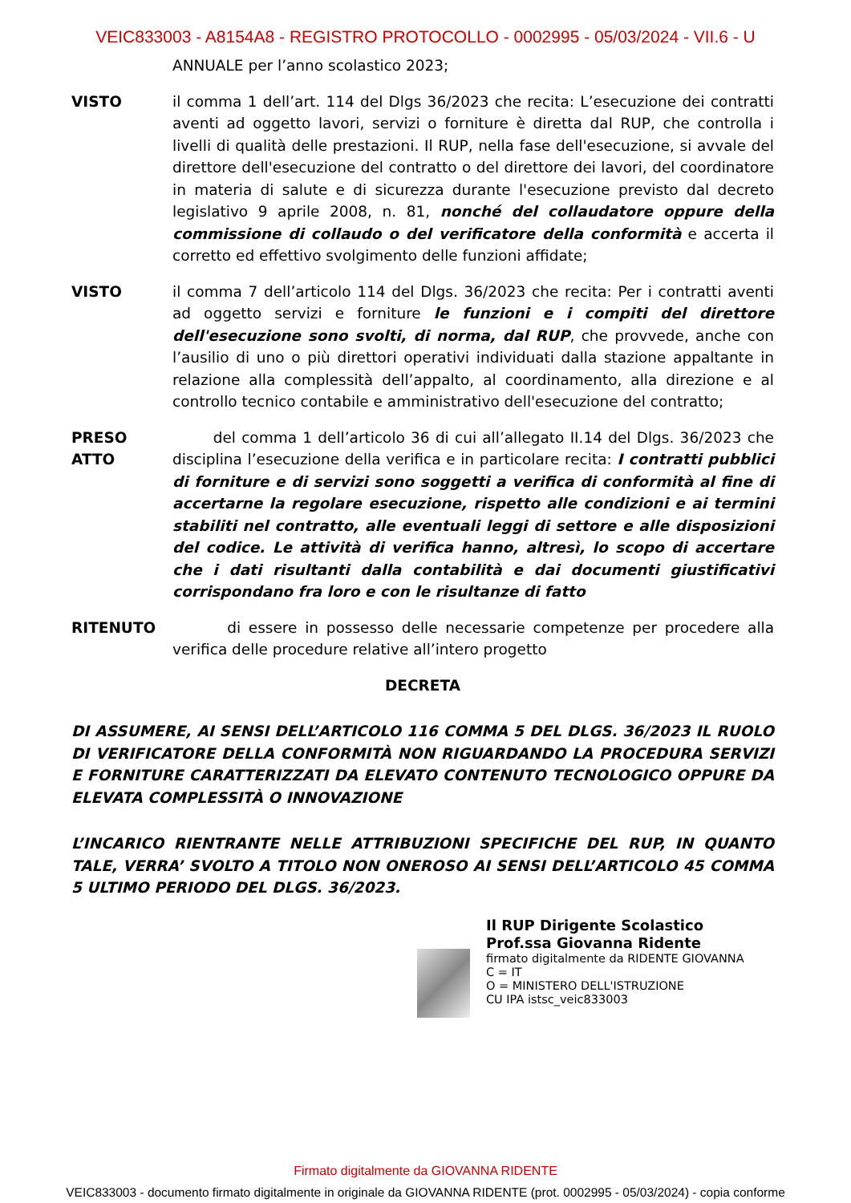VEIC833003 - A8154A8 - REGISTRO PROTOCOLLO - 0002995 - 05/03/2024 - VII.6 - U
ANNUALE per l’anno scolastico 2023;
VISTO il comma 1 dell’art. 114 del Dlgs 36/2023 che recita: L’esecuzione dei contratti aventi ad oggetto lavori, servizi o forniture è diretta dal RUP, che controlla i livelli di qualità delle prestazioni. Il RUP, nella fase dell'esecuzione, si avvale del direttore dell'esecuzione del contratto o del direttore dei lavori, del coordinatore in materia di salute e di sicurezza durante l'esecuzione previsto dal decreto legislativo 9 aprile 2008, n. 81, nonché del collaudatore oppure della commissione di collaudo o del verificatore della conformità e accerta il corretto ed effettivo svolgimento delle funzioni affidate;
VISTO il comma 7 dell’articolo 114 del Dlgs. 36/2023 che recita: Per i contratti aventi ad oggetto servizi e forniture le funzioni e i compiti del direttore dell'esecuzione sono svolti, di norma, dal RUP, che provvede, anche con l’ausilio di uno o più direttori operativi individuati dalla stazione appaltante in relazione alla complessità dell’appalto, al coordinamento, alla direzione e al controllo tecnico contabile e amministrativo dell'esecuzione del contratto;
PRESO ATTO del comma 1 dell’articolo 36 di cui all’allegato II.14 del Dlgs. 36/2023 che disciplina l’esecuzione della verifica e in particolare recita: I contratti pubblici di forniture e di servizi sono soggetti a verifica di conformità al fine di accertarne la regolare esecuzione, rispetto alle condizioni e ai termini stabiliti nel contratto, alle eventuali leggi di settore e alle disposizioni del codice. Le attività di verifica hanno, altresì, lo scopo di accertare che i dati risultanti dalla contabilità e dai documenti giustificativi corrispondano fra loro e con le risultanze di fatto
RITENUTO di essere in possesso delle necessarie competenze per procedere alla verifica delle procedure relative all’intero progetto
DECRETA
DI ASSUMERE, AI SENSI DELL’ARTICOLO 116 COMMA 5 DEL DLGS. 36/2023 IL RUOLO DI VERIFICATORE DELLA CONFORMITÀ NON RIGUARDANDO LA PROCEDURA SERVIZI E FORNITURE CARATTERIZZATI DA ELEVATO CONTENUTO TECNOLOGICO OPPURE DA ELEVATA COMPLESSITÀ O INNOVAZIONE
L’INCARICO RIENTRANTE NELLE ATTRIBUZIONI SPECIFICHE DEL RUP, IN QUANTO TALE, VERRA’ SVOLTO A TITOLO NON ONEROSO AI SENSI DELL’ARTICOLO 45 COMMA 5 ULTIMO PERIODO DEL DLGS. 36/2023.
Il RUP Dirigente Scolastico
Prof.ssa Giovanna Ridente
firmato digitalmente da RIDENTE GIOVANNA
C = IT
O = MINISTERO DELL'ISTRUZIONE
CU IPA istsc_veic833003
Firmato digitalmente da GIOVANNA RIDENTE
VEIC833003 - documento firmato digitalmente in originale da GIOVANNA RIDENTE (prot. 0002995 - 05/03/2024) - copia conforme